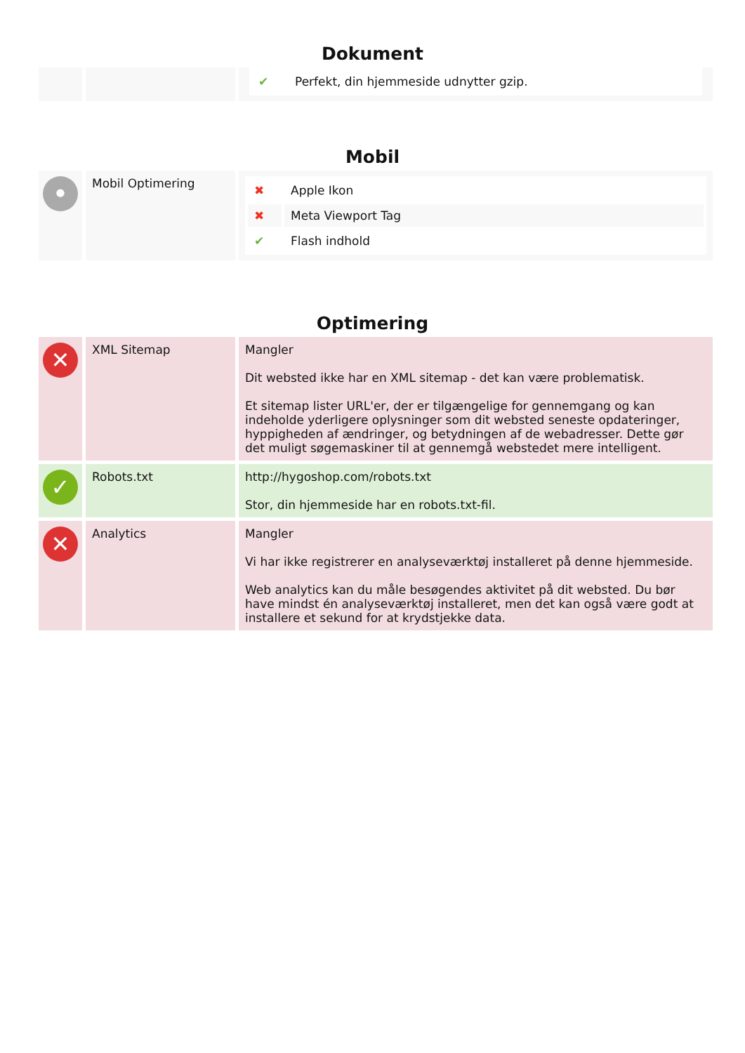Dokument
| | | / ✔ / Perfekt, din hjemmeside udnytter gzip. / |
Mobil
| • | Mobil Optimering | / ✖ / Apple Ikon / / ✖ / Meta Viewport Tag / / ✔ / Flash indhold / |
Optimering
| ✕ | XML Sitemap | Mangler Dit websted ikke har en XML sitemap - det kan være problematisk. Et sitemap lister URL'er, der er tilgængelige for gennemgang og kan indeholde yderligere oplysninger som dit websted seneste opdateringer, hyppigheden af ændringer, og betydningen af de webadresser. Dette gør det muligt søgemaskiner til at gennemgå webstedet mere intelligent. |
| ✓ | Robots.txt | http://hygoshop.com/robots.txt Stor, din hjemmeside har en robots.txt-fil. |
| ✕ | Analytics | Mangler Vi har ikke registrerer en analyseværktøj installeret på denne hjemmeside. Web analytics kan du måle besøgendes aktivitet på dit websted. Du bør have mindst én analyseværktøj installeret, men det kan også være godt at installere et sekund for at krydstjekke data. |